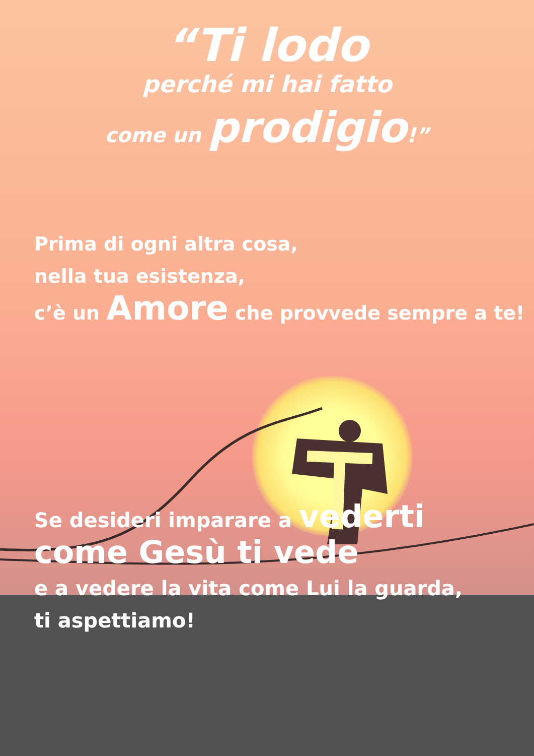“Ti lodo
perché mi hai fatto
come un prodigio!”
Prima di ogni altra cosa,
nella tua esistenza,
c’è un Amore che provvede sempre a te!
Se desideri imparare a vederti
come Gesù ti vede
e a vedere la vita come Lui la guarda,
ti aspettiamo!